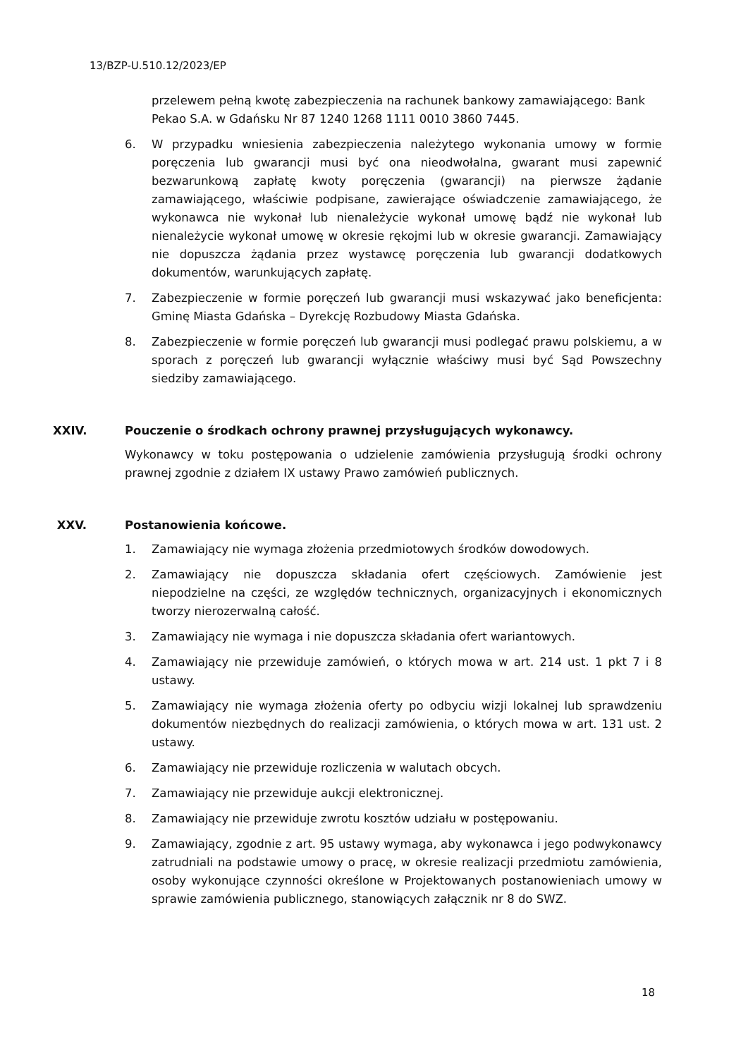13/BZP-U.510.12/2023/EP
przelewem pełną kwotę zabezpieczenia na rachunek bankowy zamawiającego: Bank Pekao S.A. w Gdańsku Nr 87 1240 1268 1111 0010 3860 7445.
6. W przypadku wniesienia zabezpieczenia należytego wykonania umowy w formie poręczenia lub gwarancji musi być ona nieodwołalna, gwarant musi zapewnić bezwarunkową zapłatę kwoty poręczenia (gwarancji) na pierwsze żądanie zamawiającego, właściwie podpisane, zawierające oświadczenie zamawiającego, że wykonawca nie wykonał lub nienależycie wykonał umowę bądź nie wykonał lub nienależycie wykonał umowę w okresie rękojmi lub w okresie gwarancji. Zamawiający nie dopuszcza żądania przez wystawcę poręczenia lub gwarancji dodatkowych dokumentów, warunkujących zapłatę.
7. Zabezpieczenie w formie poręczeń lub gwarancji musi wskazywać jako beneficjenta: Gminę Miasta Gdańska – Dyrekcję Rozbudowy Miasta Gdańska.
8. Zabezpieczenie w formie poręczeń lub gwarancji musi podlegać prawu polskiemu, a w sporach z poręczeń lub gwarancji wyłącznie właściwy musi być Sąd Powszechny siedziby zamawiającego.
XXIV. Pouczenie o środkach ochrony prawnej przysługujących wykonawcy.
Wykonawcy w toku postępowania o udzielenie zamówienia przysługują środki ochrony prawnej zgodnie z działem IX ustawy Prawo zamówień publicznych.
XXV. Postanowienia końcowe.
1. Zamawiający nie wymaga złożenia przedmiotowych środków dowodowych.
2. Zamawiający nie dopuszcza składania ofert częściowych. Zamówienie jest niepodzielne na części, ze względów technicznych, organizacyjnych i ekonomicznych tworzy nierozerwalną całość.
3. Zamawiający nie wymaga i nie dopuszcza składania ofert wariantowych.
4. Zamawiający nie przewiduje zamówień, o których mowa w art. 214 ust. 1 pkt 7 i 8 ustawy.
5. Zamawiający nie wymaga złożenia oferty po odbyciu wizji lokalnej lub sprawdzeniu dokumentów niezbędnych do realizacji zamówienia, o których mowa w art. 131 ust. 2 ustawy.
6. Zamawiający nie przewiduje rozliczenia w walutach obcych.
7. Zamawiający nie przewiduje aukcji elektronicznej.
8. Zamawiający nie przewiduje zwrotu kosztów udziału w postępowaniu.
9. Zamawiający, zgodnie z art. 95 ustawy wymaga, aby wykonawca i jego podwykonawcy zatrudniali na podstawie umowy o pracę, w okresie realizacji przedmiotu zamówienia, osoby wykonujące czynności określone w Projektowanych postanowieniach umowy w sprawie zamówienia publicznego, stanowiących załącznik nr 8 do SWZ.
18